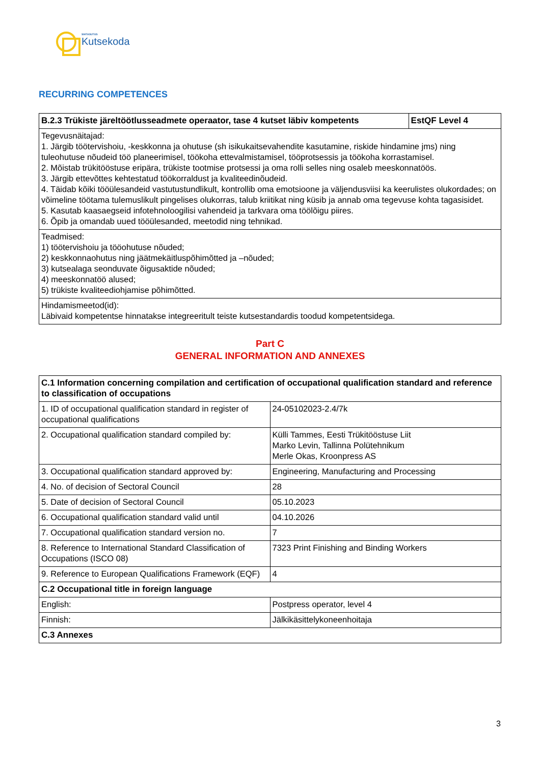SIHTASUTUS
Kutsekoda
RECURRING COMPETENCES
| B.2.3 Trükiste järeltöötlusseadmete operaator, tase 4 kutset läbiv kompetents | EstQF Level 4 |
| --- | --- |
| Tegevusnäitajad: 1. Järgib töötervishoiu, -keskkonna ja ohutuse (sh isikukaitsevahendite kasutamine, riskide hindamine jms) ning tuleohutuse nõudeid töö planeerimisel, töökoha ettevalmistamisel, tööprotsessis ja töökoha korrastamisel. 2. Mõistab trükitööstuse eripära, trükiste tootmise protsessi ja oma rolli selles ning osaleb meeskonnatöös. 3. Järgib ettevõttes kehtestatud töökorraldust ja kvaliteedinõudeid. 4. Täidab kõiki tööülesandeid vastutustundlikult, kontrollib oma emotsioone ja väljendusviisi ka keerulistes olukordades; on võimeline töötama tulemuslikult pingelises olukorras, talub kriitikat ning küsib ja annab oma tegevuse kohta tagasisidet. 5. Kasutab kaasaegseid infotehnoloogilisi vahendeid ja tarkvara oma töölõigu piires. 6. Õpib ja omandab uued tööülesanded, meetodid ning tehnikad. | |
| Teadmised: 1) töötervishoiu ja tööohutuse nõuded; 2) keskkonnaohutus ning jäätmekäitluspõhimõtted ja –nõuded; 3) kutsealaga seonduvate õigusaktide nõuded; 4) meeskonnatöö alused; 5) trükiste kvaliteediohjamise põhimõtted. | |
| Hindamismeetod(id): Läbivaid kompetentse hinnatakse integreeritult teiste kutsestandardis toodud kompetentsidega. | |
Part C
GENERAL INFORMATION AND ANNEXES
| C.1 Information concerning compilation and certification of occupational qualification standard and reference to classification of occupations | |
| --- | --- |
| 1. ID of occupational qualification standard in register of occupational qualifications | 24-05102023-2.4/7k |
| 2. Occupational qualification standard compiled by: | Külli Tammes, Eesti Trükitööstuse Liit Marko Levin, Tallinna Polütehnikum Merle Okas, Kroonpress AS |
| 3. Occupational qualification standard approved by: | Engineering, Manufacturing and Processing |
| 4. No. of decision of Sectoral Council | 28 |
| 5. Date of decision of Sectoral Council | 05.10.2023 |
| 6. Occupational qualification standard valid until | 04.10.2026 |
| 7. Occupational qualification standard version no. | 7 |
| 8. Reference to International Standard Classification of Occupations (ISCO 08) | 7323 Print Finishing and Binding Workers |
| 9. Reference to European Qualifications Framework (EQF) | 4 |
| C.2 Occupational title in foreign language | |
| English: | Postpress operator, level 4 |
| Finnish: | Jälkikäsittelykoneenhoitaja |
| C.3 Annexes | |
3